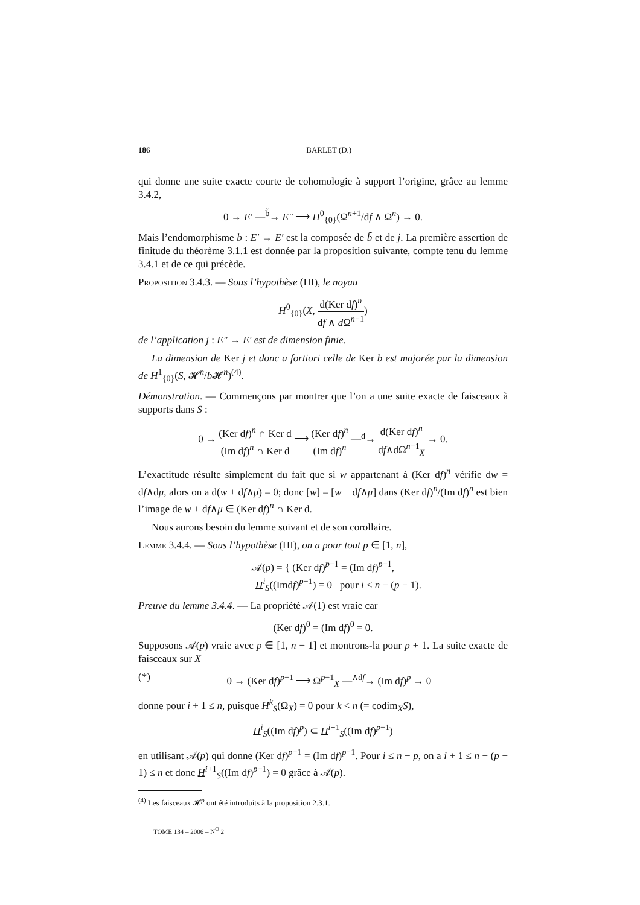186 BARLET (D.)
qui donne une suite exacte courte de cohomologie à support l’origine, grâce au lemme 3.4.2,
0 → E′ —<sup>b̃</sup>→ E″ ⟶ H<sup>0</sup><sub>{0}</sub>(Ω<sup>n+1</sup>/df ∧ Ω<sup>n</sup>) → 0.
Mais l’endomorphisme b : E′ → E′ est la composée de b̃ et de j. La première assertion de finitude du théorème 3.1.1 est donnée par la proposition suivante, compte tenu du lemme 3.4.1 et de ce qui précède.
Proposition 3.4.3. — Sous l’hypothèse (HI), le noyau
H<sup>0</sup><sub>{0}</sub>(X, d(Ker df)<sup>n</sup> df ∧ d Ω<sup>n−1</sup>)
de l’application j : E″ → E′ est de dimension finie.
La dimension de Ker j et donc a fortiori celle de Ker b est majorée par la dimension de H<sup>1</sup><sub>{0}</sub>(S, 𝓗<sup>n</sup>/b 𝓗<sup>n</sup>)<sup>(4)</sup>.
Démonstration. — Commençons par montrer que l’on a une suite exacte de faisceaux à supports dans S :
0 → (Ker df)<sup>n</sup> ∩ Ker d (Im df)<sup>n</sup> ∩ Ker d ⟶ (Ker df)<sup>n</sup> (Im df)<sup>n</sup> —<sup>d</sup>→ d(Ker df)<sup>n</sup> df∧dΩ<sup>n−1</sup><sub>X</sub> → 0.
L’exactitude résulte simplement du fait que si w appartenant à (Ker df)<sup>n</sup> vérifie dw = df∧dμ, alors on a d(w + df∧μ) = 0; donc [w] = [w + df∧μ] dans (Ker df)<sup>n</sup>/(Im df)<sup>n</sup> est bien l’image de w + df∧μ ∈ (Ker df)<sup>n</sup> ∩ Ker d.
Nous aurons besoin du lemme suivant et de son corollaire.
Lemme 3.4.4. — Sous l’hypothèse (HI), on a pour tout p ∈ [1, n],
𝒜(p) = { (Ker df)<sup>p−1</sup> = (Im df)<sup>p−1</sup>,
H<sup>i</sup><sub>S</sub>((Imdf)<sup>p−1</sup>) = 0 pour i ≤ n − (p − 1).
Preuve du lemme 3.4.4. — La propriété 𝒜(1) est vraie car
(Ker df)<sup>0</sup> = (Im df)<sup>0</sup> = 0.
Supposons 𝒜(p) vraie avec p ∈ [1, n − 1] et montrons-la pour p + 1. La suite exacte de faisceaux sur X
(*) 0 → (Ker df)<sup>p−1</sup> ⟶ Ω<sup>p−1</sup><sub>X</sub> —<sup>∧df</sup>→ (Im df)<sup>p</sup> → 0
donne pour i + 1 ≤ n, puisque H<sup>k</sup><sub>S</sub>(Ω<sub>X</sub>) = 0 pour k < n (= codim<sub>X</sub>S),
H<sup>i</sup><sub>S</sub>((Im df)<sup>p</sup>) ⊂ H<sup>i+1</sup><sub>S</sub>((Im df)<sup>p−1</sup>)
en utilisant 𝒜(p) qui donne (Ker df)<sup>p−1</sup> = (Im df)<sup>p−1</sup>. Pour i ≤ n − p, on a i + 1 ≤ n − (p − 1) ≤ n et donc H<sup>i+1</sup><sub>S</sub>((Im df)<sup>p−1</sup>) = 0 grâce à 𝒜(p).
<sup>(4)</sup> Les faisceaux 𝓗<sup>p</sup> ont été introduits à la proposition 2.3.1.
TOME 134 – 2006 – N<sup>O</sup> 2